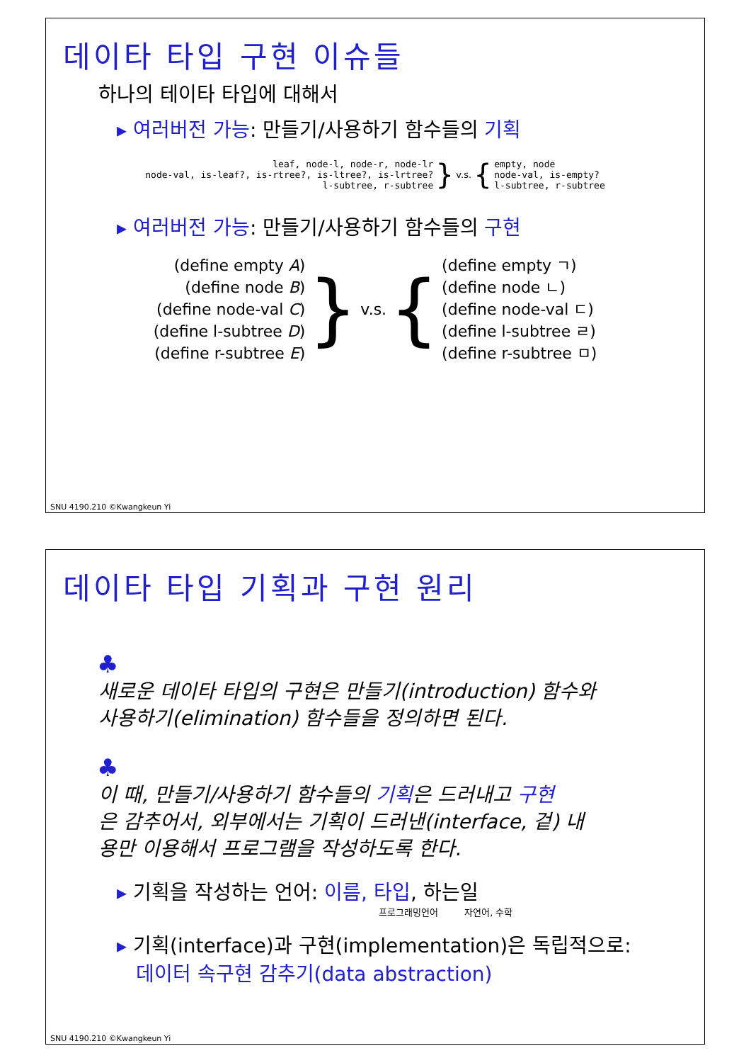데이타 타입 구현 이슈들
하나의 테이타 타입에 대해서
▸ 여러버전 가능: 만들기/사용하기 함수들의 기획
leaf, node-l, node-r, node-lr
node-val, is-leaf?, is-rtree?, is-ltree?, is-lrtree?
l-subtree, r-subtree
} v.s. {
empty, node
node-val, is-empty?
l-subtree, r-subtree
▸ 여러버전 가능: 만들기/사용하기 함수들의 구현
(define empty A)
(define node B)
(define node-val C)
(define l-subtree D)
(define r-subtree E)
} v.s. {
(define empty ㄱ)
(define node ㄴ)
(define node-val ㄷ)
(define l-subtree ㄹ)
(define r-subtree ㅁ)
SNU 4190.210 ©Kwangkeun Yi
데이타 타입 기획과 구현 원리
♣
새로운 데이타 타입의 구현은 만들기(introduction) 함수와
사용하기(elimination) 함수들을 정의하면 된다.
♣
이 때, 만들기/사용하기 함수들의 기획은 드러내고 구현
은 감추어서, 외부에서는 기획이 드러낸(interface, 겉) 내
용만 이용해서 프로그램을 작성하도록 한다.
▸ 기획을 작성하는 언어: 이름, 타입, 하는일
프로그래밍언어 자연어, 수학
▸ 기획(interface)과 구현(implementation)은 독립적으로:
데이터 속구현 감추기(data abstraction)
SNU 4190.210 ©Kwangkeun Yi